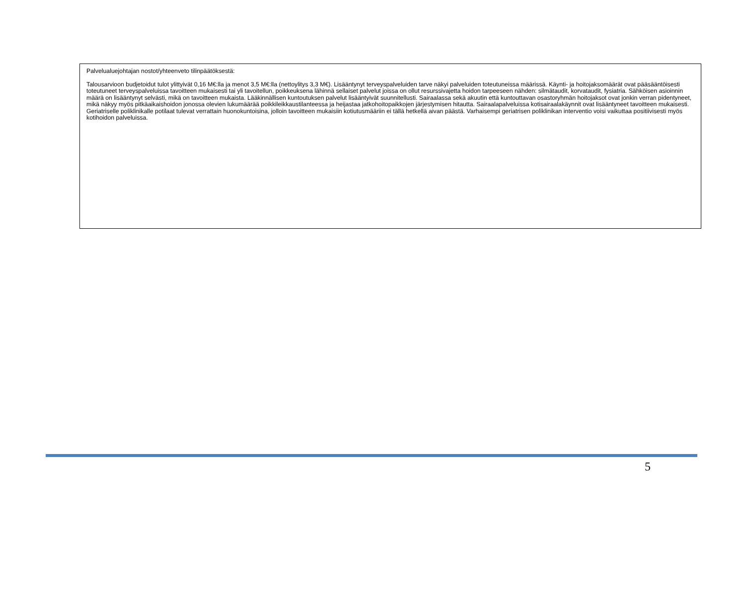Palvelualuejohtajan nostot/yhteenveto tilinpäätöksestä:
Talousarvioon budjetoidut tulot ylittyivät 0,16 M€:lla ja menot 3,5 M€:lla (nettoylitys 3,3 M€). Lisääntynyt terveyspalveluiden tarve näkyi palveluiden toteutuneissa määrissä. Käynti- ja hoitojaksomäärät ovat pääsääntöisesti toteutuneet terveyspalveluissa tavoitteen mukaisesti tai yli tavoitellun, poikkeuksena lähinnä sellaiset palvelut joissa on ollut resurssivajetta hoidon tarpeeseen nähden: silmätaudit, korvataudit, fysiatria. Sähköisen asioinnin määrä on lisääntynyt selvästi, mikä on tavoitteen mukaista. Lääkinnällisen kuntoutuksen palvelut lisääntyivät suunnitellusti. Sairaalassa sekä akuutin että kuntouttavan osastoryhmän hoitojaksot ovat jonkin verran pidentyneet, mikä näkyy myös pitkäaikaishoidon jonossa olevien lukumäärää poikkileikkaustilanteessa ja heijastaa jatkohoitopaikkojen järjestymisen hitautta. Sairaalapalveluissa kotisairaalakäynnit ovat lisääntyneet tavoitteen mukaisesti. Geriatriselle poliklinikalle potilaat tulevat verrattain huonokuntoisina, jolloin tavoitteen mukaisiin kotiutusmääriin ei tällä hetkellä aivan päästä. Varhaisempi geriatrisen poliklinikan interventio voisi vaikuttaa positiivisesti myös kotihoidon palveluissa.
5